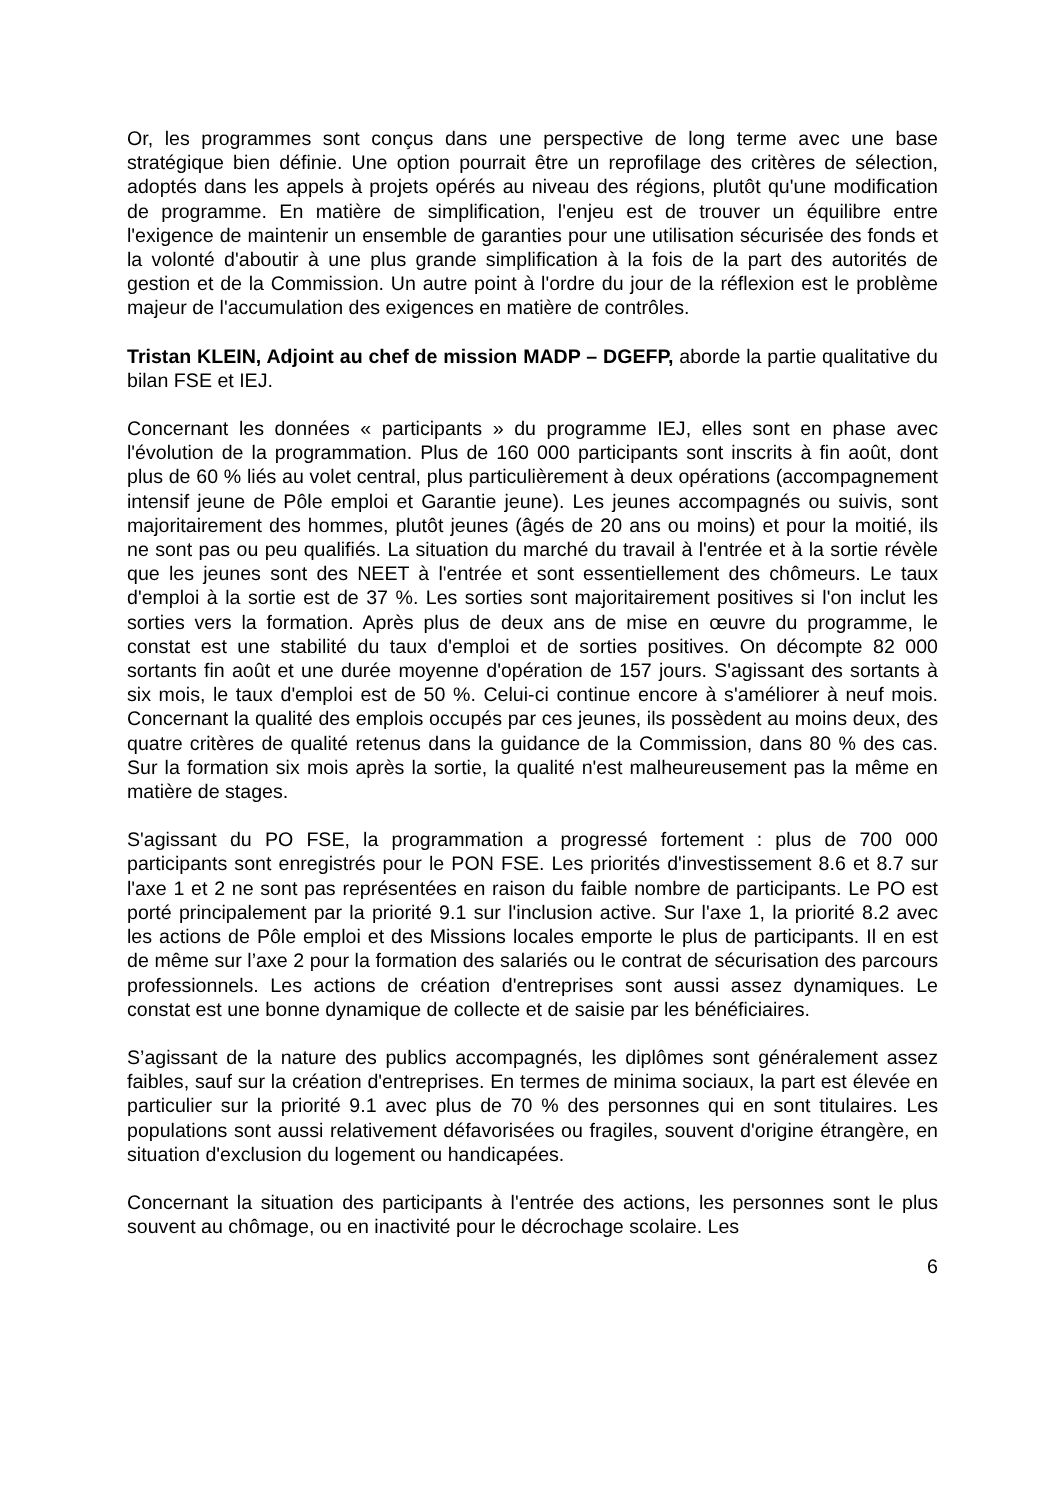Or, les programmes sont conçus dans une perspective de long terme avec une base stratégique bien définie. Une option pourrait être un reprofilage des critères de sélection, adoptés dans les appels à projets opérés au niveau des régions, plutôt qu'une modification de programme. En matière de simplification, l'enjeu est de trouver un équilibre entre l'exigence de maintenir un ensemble de garanties pour une utilisation sécurisée des fonds et la volonté d'aboutir à une plus grande simplification à la fois de la part des autorités de gestion et de la Commission. Un autre point à l'ordre du jour de la réflexion est le problème majeur de l'accumulation des exigences en matière de contrôles.
Tristan KLEIN, Adjoint au chef de mission MADP – DGEFP, aborde la partie qualitative du bilan FSE et IEJ.
Concernant les données « participants » du programme IEJ, elles sont en phase avec l'évolution de la programmation. Plus de 160 000 participants sont inscrits à fin août, dont plus de 60 % liés au volet central, plus particulièrement à deux opérations (accompagnement intensif jeune de Pôle emploi et Garantie jeune). Les jeunes accompagnés ou suivis, sont majoritairement des hommes, plutôt jeunes (âgés de 20 ans ou moins) et pour la moitié, ils ne sont pas ou peu qualifiés. La situation du marché du travail à l'entrée et à la sortie révèle que les jeunes sont des NEET à l'entrée et sont essentiellement des chômeurs. Le taux d'emploi à la sortie est de 37 %. Les sorties sont majoritairement positives si l'on inclut les sorties vers la formation. Après plus de deux ans de mise en œuvre du programme, le constat est une stabilité du taux d'emploi et de sorties positives. On décompte 82 000 sortants fin août et une durée moyenne d'opération de 157 jours. S'agissant des sortants à six mois, le taux d'emploi est de 50 %. Celui-ci continue encore à s'améliorer à neuf mois. Concernant la qualité des emplois occupés par ces jeunes, ils possèdent au moins deux, des quatre critères de qualité retenus dans la guidance de la Commission, dans 80 % des cas. Sur la formation six mois après la sortie, la qualité n'est malheureusement pas la même en matière de stages.
S'agissant du PO FSE, la programmation a progressé fortement : plus de 700 000 participants sont enregistrés pour le PON FSE. Les priorités d'investissement 8.6 et 8.7 sur l'axe 1 et 2 ne sont pas représentées en raison du faible nombre de participants. Le PO est porté principalement par la priorité 9.1 sur l'inclusion active. Sur l'axe 1, la priorité 8.2 avec les actions de Pôle emploi et des Missions locales emporte le plus de participants. Il en est de même sur l’axe 2 pour la formation des salariés ou le contrat de sécurisation des parcours professionnels. Les actions de création d'entreprises sont aussi assez dynamiques. Le constat est une bonne dynamique de collecte et de saisie par les bénéficiaires.
S’agissant de la nature des publics accompagnés, les diplômes sont généralement assez faibles, sauf sur la création d'entreprises. En termes de minima sociaux, la part est élevée en particulier sur la priorité 9.1 avec plus de 70 % des personnes qui en sont titulaires. Les populations sont aussi relativement défavorisées ou fragiles, souvent d'origine étrangère, en situation d'exclusion du logement ou handicapées.
Concernant la situation des participants à l'entrée des actions, les personnes sont le plus souvent au chômage, ou en inactivité pour le décrochage scolaire. Les
6